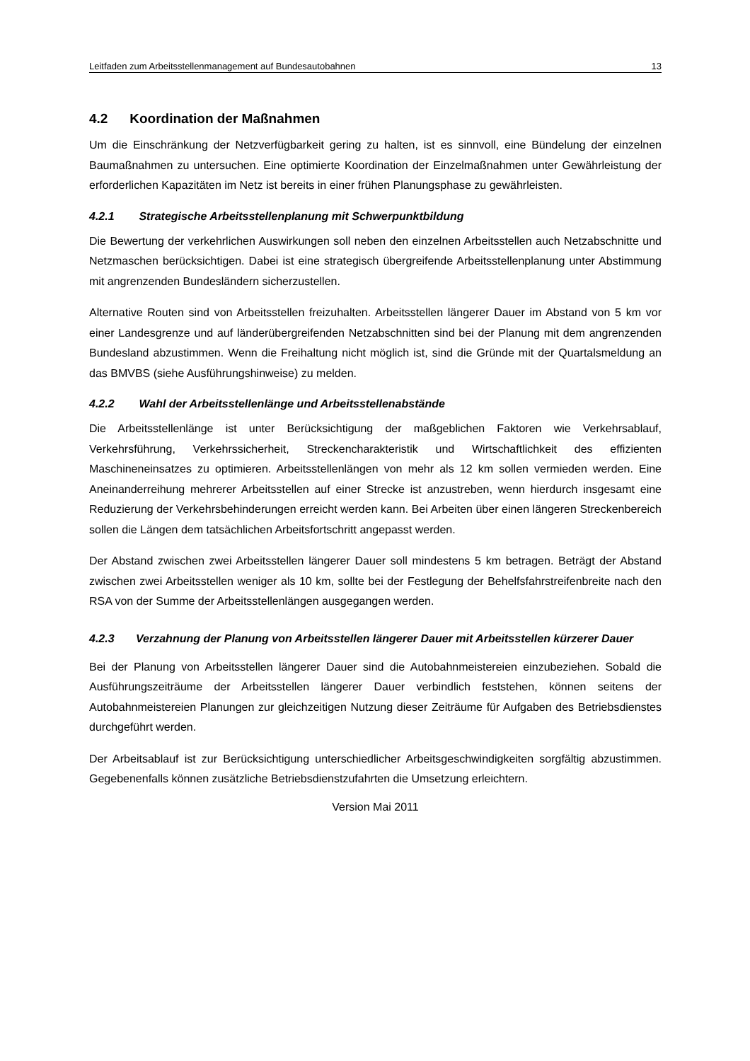Leitfaden zum Arbeitsstellenmanagement auf Bundesautobahnen 13
4.2 Koordination der Maßnahmen
Um die Einschränkung der Netzverfügbarkeit gering zu halten, ist es sinnvoll, eine Bündelung der einzelnen Baumaßnahmen zu untersuchen. Eine optimierte Koordination der Einzelmaßnahmen unter Gewährleistung der erforderlichen Kapazitäten im Netz ist bereits in einer frühen Planungsphase zu gewährleisten.
4.2.1 Strategische Arbeitsstellenplanung mit Schwerpunktbildung
Die Bewertung der verkehrlichen Auswirkungen soll neben den einzelnen Arbeitsstellen auch Netzabschnitte und Netzmaschen berücksichtigen. Dabei ist eine strategisch übergreifende Arbeitsstellenplanung unter Abstimmung mit angrenzenden Bundesländern sicherzustellen.
Alternative Routen sind von Arbeitsstellen freizuhalten. Arbeitsstellen längerer Dauer im Abstand von 5 km vor einer Landesgrenze und auf länderübergreifenden Netzabschnitten sind bei der Planung mit dem angrenzenden Bundesland abzustimmen. Wenn die Freihaltung nicht möglich ist, sind die Gründe mit der Quartalsmeldung an das BMVBS (siehe Ausführungshinweise) zu melden.
4.2.2 Wahl der Arbeitsstellenlänge und Arbeitsstellenabstände
Die Arbeitsstellenlänge ist unter Berücksichtigung der maßgeblichen Faktoren wie Verkehrsablauf, Verkehrsführung, Verkehrssicherheit, Streckencharakteristik und Wirtschaftlichkeit des effizienten Maschineneinsatzes zu optimieren. Arbeitsstellenlängen von mehr als 12 km sollen vermieden werden. Eine Aneinanderreihung mehrerer Arbeitsstellen auf einer Strecke ist anzustreben, wenn hierdurch insgesamt eine Reduzierung der Verkehrsbehinderungen erreicht werden kann. Bei Arbeiten über einen längeren Streckenbereich sollen die Längen dem tatsächlichen Arbeitsfortschritt angepasst werden.
Der Abstand zwischen zwei Arbeitsstellen längerer Dauer soll mindestens 5 km betragen. Beträgt der Abstand zwischen zwei Arbeitsstellen weniger als 10 km, sollte bei der Festlegung der Behelfsfahrstreifenbreite nach den RSA von der Summe der Arbeitsstellenlängen ausgegangen werden.
4.2.3 Verzahnung der Planung von Arbeitsstellen längerer Dauer mit Arbeitsstellen kürzerer Dauer
Bei der Planung von Arbeitsstellen längerer Dauer sind die Autobahnmeistereien einzubeziehen. Sobald die Ausführungszeiträume der Arbeitsstellen längerer Dauer verbindlich feststehen, können seitens der Autobahnmeistereien Planungen zur gleichzeitigen Nutzung dieser Zeiträume für Aufgaben des Betriebsdienstes durchgeführt werden.
Der Arbeitsablauf ist zur Berücksichtigung unterschiedlicher Arbeitsgeschwindigkeiten sorgfältig abzustimmen. Gegebenenfalls können zusätzliche Betriebsdienstzufahrten die Umsetzung erleichtern.
Version Mai 2011